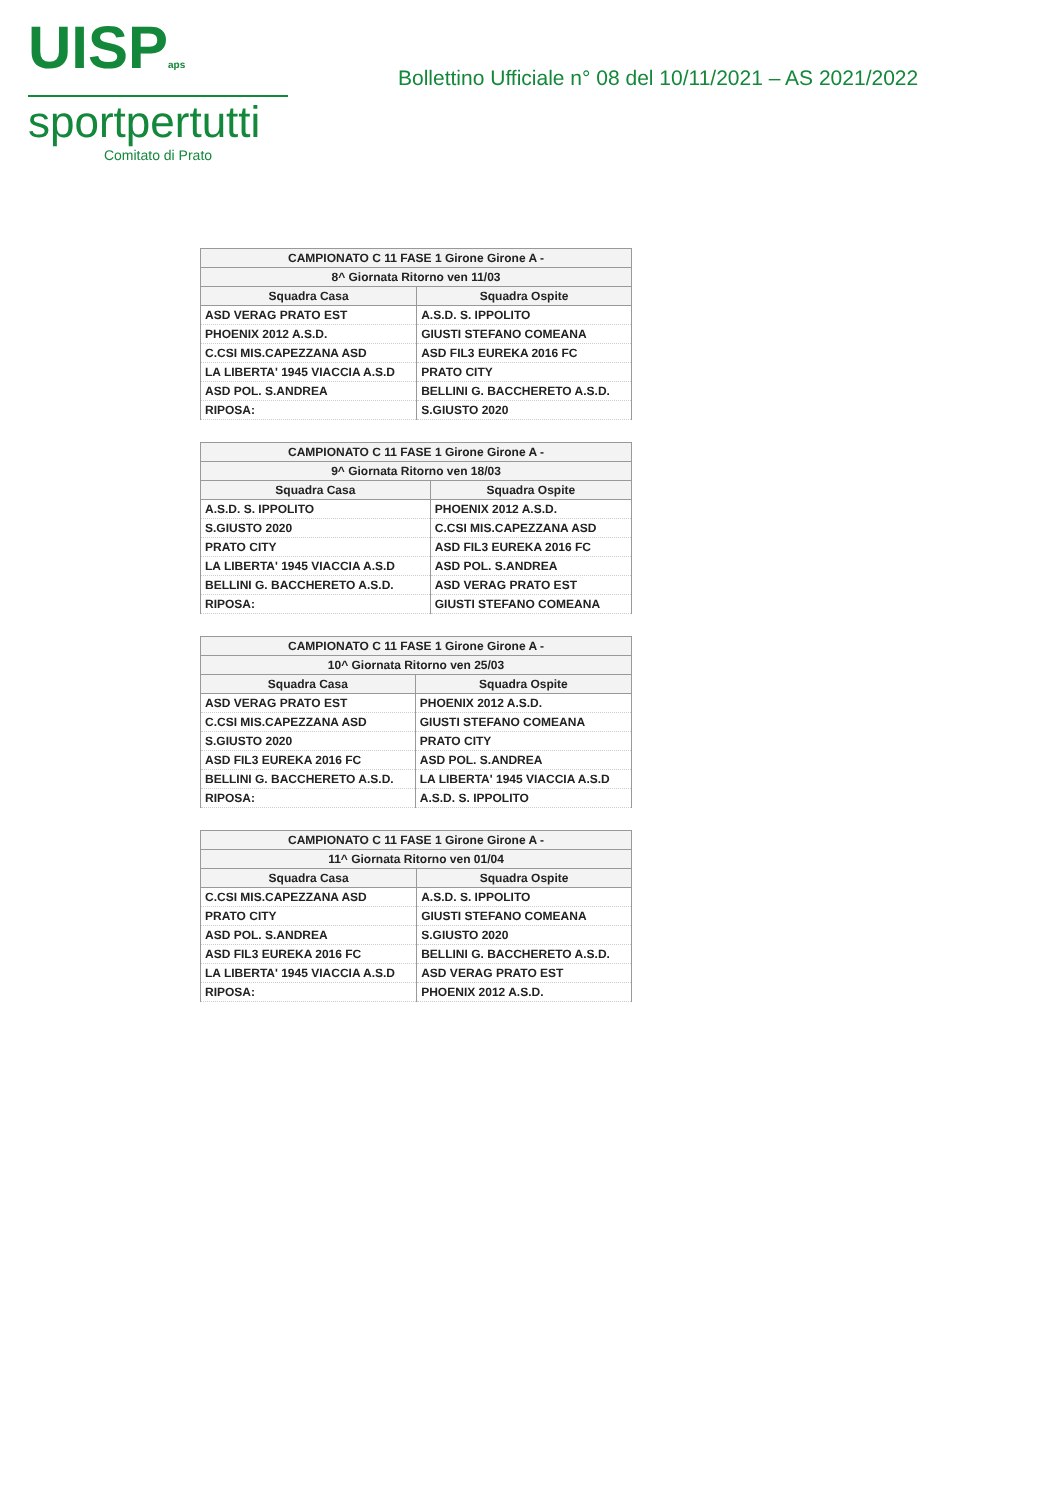UISPaps
sportpertutti
Comitato di Prato
Bollettino Ufficiale n° 08 del 10/11/2021 – AS 2021/2022
| CAMPIONATO C 11 FASE 1 Girone Girone A - | |
| --- | --- |
| 8^ Giornata Ritorno ven 11/03 | |
| Squadra Casa | Squadra Ospite |
| ASD VERAG PRATO EST | A.S.D. S. IPPOLITO |
| PHOENIX 2012 A.S.D. | GIUSTI STEFANO COMEANA |
| C.CSI MIS.CAPEZZANA ASD | ASD FIL3 EUREKA 2016 FC |
| LA LIBERTA' 1945 VIACCIA A.S.D | PRATO CITY |
| ASD POL. S.ANDREA | BELLINI G. BACCHERETO A.S.D. |
| RIPOSA: | S.GIUSTO 2020 |
| CAMPIONATO C 11 FASE 1 Girone Girone A - | |
| --- | --- |
| 9^ Giornata Ritorno ven 18/03 | |
| Squadra Casa | Squadra Ospite |
| A.S.D. S. IPPOLITO | PHOENIX 2012 A.S.D. |
| S.GIUSTO 2020 | C.CSI MIS.CAPEZZANA ASD |
| PRATO CITY | ASD FIL3 EUREKA 2016 FC |
| LA LIBERTA' 1945 VIACCIA A.S.D | ASD POL. S.ANDREA |
| BELLINI G. BACCHERETO A.S.D. | ASD VERAG PRATO EST |
| RIPOSA: | GIUSTI STEFANO COMEANA |
| CAMPIONATO C 11 FASE 1 Girone Girone A - | |
| --- | --- |
| 10^ Giornata Ritorno ven 25/03 | |
| Squadra Casa | Squadra Ospite |
| ASD VERAG PRATO EST | PHOENIX 2012 A.S.D. |
| C.CSI MIS.CAPEZZANA ASD | GIUSTI STEFANO COMEANA |
| S.GIUSTO 2020 | PRATO CITY |
| ASD FIL3 EUREKA 2016 FC | ASD POL. S.ANDREA |
| BELLINI G. BACCHERETO A.S.D. | LA LIBERTA' 1945 VIACCIA A.S.D |
| RIPOSA: | A.S.D. S. IPPOLITO |
| CAMPIONATO C 11 FASE 1 Girone Girone A - | |
| --- | --- |
| 11^ Giornata Ritorno ven 01/04 | |
| Squadra Casa | Squadra Ospite |
| C.CSI MIS.CAPEZZANA ASD | A.S.D. S. IPPOLITO |
| PRATO CITY | GIUSTI STEFANO COMEANA |
| ASD POL. S.ANDREA | S.GIUSTO 2020 |
| ASD FIL3 EUREKA 2016 FC | BELLINI G. BACCHERETO A.S.D. |
| LA LIBERTA' 1945 VIACCIA A.S.D | ASD VERAG PRATO EST |
| RIPOSA: | PHOENIX 2012 A.S.D. |